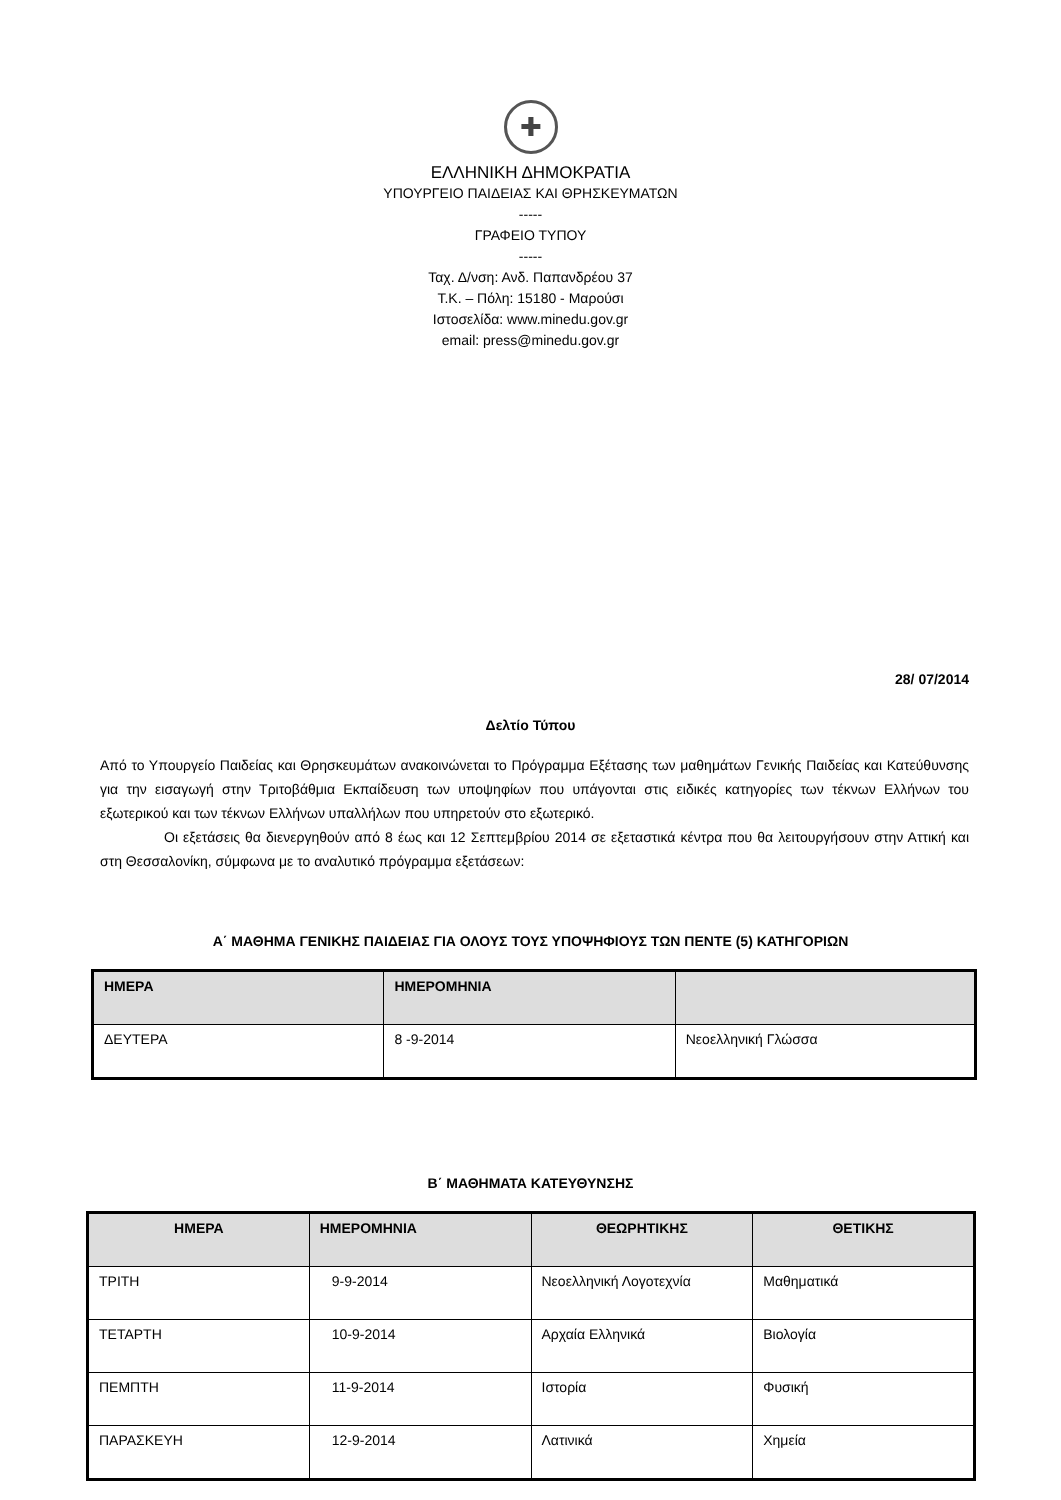✚
ΕΛΛΗΝΙΚΗ ΔΗΜΟΚΡΑΤΙΑ
ΥΠΟΥΡΓΕΙΟ ΠΑΙΔΕΙΑΣ ΚΑΙ ΘΡΗΣΚΕΥΜΑΤΩΝ
-----
ΓΡΑΦΕΙΟ ΤΥΠΟΥ
-----
Ταχ. Δ/νση: Ανδ. Παπανδρέου 37
Τ.Κ. – Πόλη: 15180 - Μαρούσι
Ιστοσελίδα: www.minedu.gov.gr
email: press@minedu.gov.gr
28/ 07/2014
Δελτίο Τύπου
Από το Υπουργείο Παιδείας και Θρησκευμάτων ανακοινώνεται το Πρόγραμμα Εξέτασης των μαθημάτων Γενικής Παιδείας και Κατεύθυνσης για την εισαγωγή στην Τριτοβάθμια Εκπαίδευση των υποψηφίων που υπάγονται στις ειδικές κατηγορίες των τέκνων Ελλήνων του εξωτερικού και των τέκνων Ελλήνων υπαλλήλων που υπηρετούν στο εξωτερικό.
Οι εξετάσεις θα διενεργηθούν από 8 έως και 12 Σεπτεμβρίου 2014 σε εξεταστικά κέντρα που θα λειτουργήσουν στην Αττική και στη Θεσσαλονίκη, σύμφωνα με το αναλυτικό πρόγραμμα εξετάσεων:
Α΄ ΜΑΘΗΜΑ ΓΕΝΙΚΗΣ ΠΑΙΔΕΙΑΣ ΓΙΑ ΟΛΟΥΣ ΤΟΥΣ ΥΠΟΨΗΦΙΟΥΣ ΤΩΝ ΠΕΝΤΕ (5) ΚΑΤΗΓΟΡΙΩΝ
| ΗΜΕΡΑ | ΗΜΕΡΟΜΗΝΙΑ | |
| --- | --- | --- |
| ΔΕΥΤΕΡΑ | 8 -9-2014 | Νεοελληνική Γλώσσα |
Β΄ ΜΑΘΗΜΑΤΑ ΚΑΤΕΥΘΥΝΣΗΣ
| ΗΜΕΡΑ | ΗΜΕΡΟΜΗΝΙΑ | ΘΕΩΡΗΤΙΚΗΣ | ΘΕΤΙΚΗΣ |
| --- | --- | --- | --- |
| ΤΡΙΤΗ | 9-9-2014 | Νεοελληνική Λογοτεχνία | Μαθηματικά |
| ΤΕΤΑΡΤΗ | 10-9-2014 | Αρχαία Ελληνικά | Βιολογία |
| ΠΕΜΠΤΗ | 11-9-2014 | Ιστορία | Φυσική |
| ΠΑΡΑΣΚΕΥΗ | 12-9-2014 | Λατινικά | Χημεία |